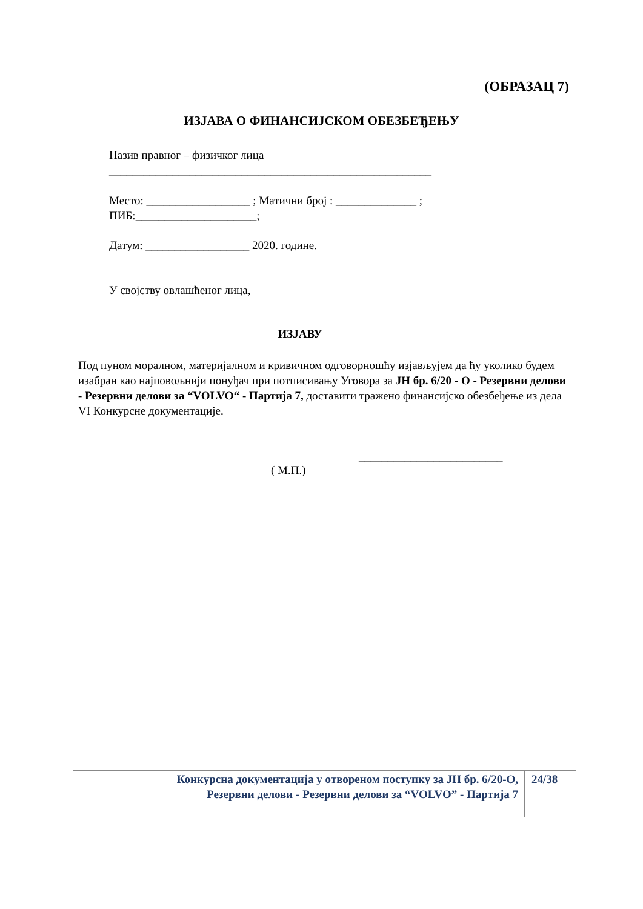(ОБРАЗАЦ 7)
ИЗЈАВА О ФИНАНСИЈСКОМ ОБЕЗБЕЂЕЊУ
Назив правног – физичког лица
________________________________________________________
Место: __________________ ; Матични број : ______________ ;
ПИБ:_____________________;
Датум: __________________ 2020. године.
У својству овлашћеног лица,
ИЗЈАВУ
Под пуном моралном, материјалном и кривичном одговорношћу изјављујем да ћу уколико будем изабран као најповољнији понуђач при потписивању Уговора за ЈН бр. 6/20 - О - Резервни делови - Резервни делови за “VOLVO“ - Партија 7, доставити тражено финансијско обезбеђење из дела VI Конкурсне документације.
_________________________
( М.П.)
Конкурсна документација у отвореном поступку за ЈН бр. 6/20-О,
Резервни делови - Резервни делови за “VOLVO” - Партија 7
24/38